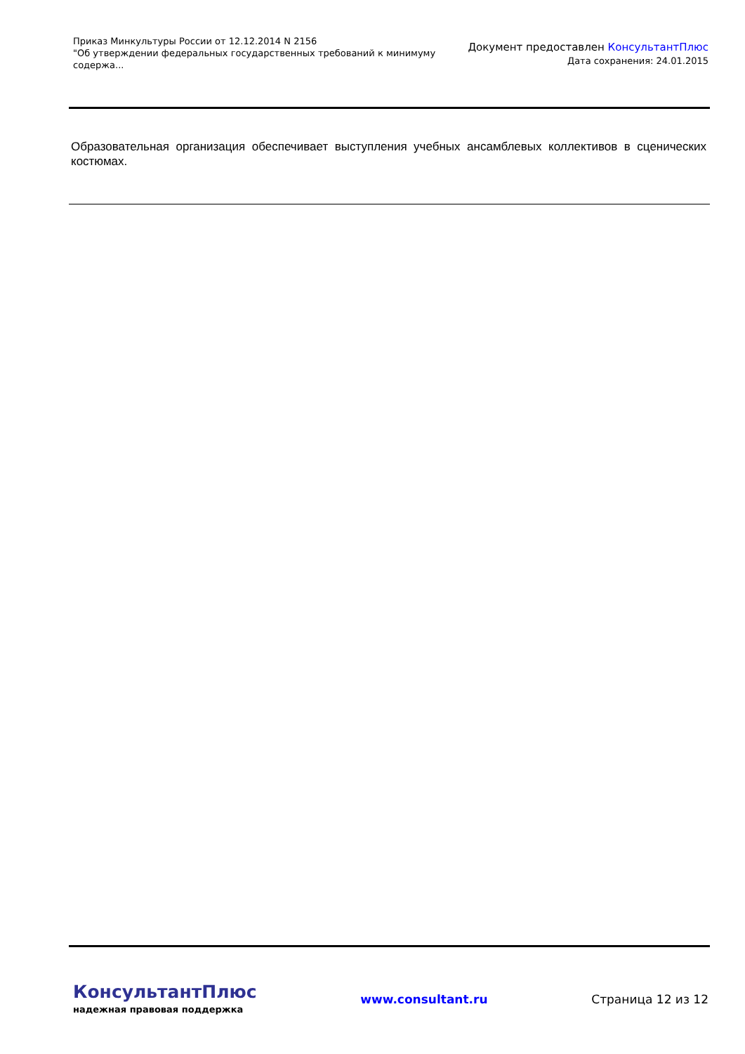Приказ Минкультуры России от 12.12.2014 N 2156
"Об утверждении федеральных государственных требований к минимуму содержа...
Документ предоставлен КонсультантПлюс
Дата сохранения: 24.01.2015
Образовательная организация обеспечивает выступления учебных ансамблевых коллективов в сценических костюмах.
КонсультантПлюс
надежная правовая поддержка
www.consultant.ru Страница 12 из 12